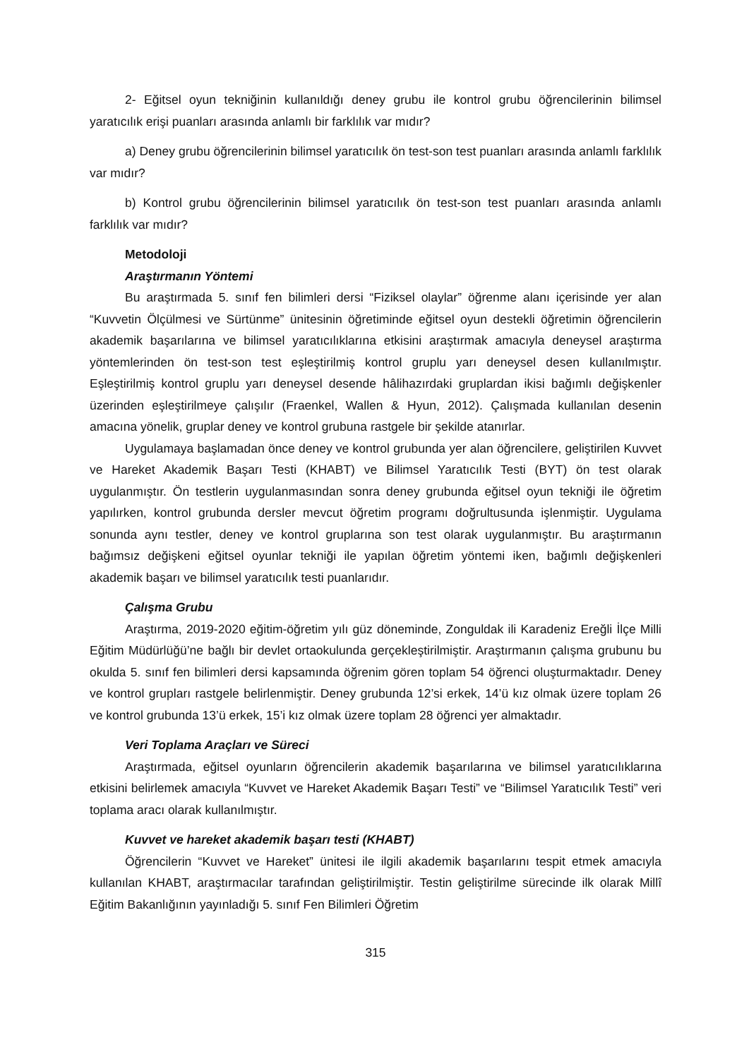2- Eğitsel oyun tekniğinin kullanıldığı deney grubu ile kontrol grubu öğrencilerinin bilimsel yaratıcılık erişi puanları arasında anlamlı bir farklılık var mıdır?
a) Deney grubu öğrencilerinin bilimsel yaratıcılık ön test-son test puanları arasında anlamlı farklılık var mıdır?
b) Kontrol grubu öğrencilerinin bilimsel yaratıcılık ön test-son test puanları arasında anlamlı farklılık var mıdır?
Metodoloji
Araştırmanın Yöntemi
Bu araştırmada 5. sınıf fen bilimleri dersi “Fiziksel olaylar” öğrenme alanı içerisinde yer alan “Kuvvetin Ölçülmesi ve Sürtünme” ünitesinin öğretiminde eğitsel oyun destekli öğretimin öğrencilerin akademik başarılarına ve bilimsel yaratıcılıklarına etkisini araştırmak amacıyla deneysel araştırma yöntemlerinden ön test-son test eşleştirilmiş kontrol gruplu yarı deneysel desen kullanılmıştır. Eşleştirilmiş kontrol gruplu yarı deneysel desende hâlihazırdaki gruplardan ikisi bağımlı değişkenler üzerinden eşleştirilmeye çalışılır (Fraenkel, Wallen & Hyun, 2012). Çalışmada kullanılan desenin amacına yönelik, gruplar deney ve kontrol grubuna rastgele bir şekilde atanırlar.
Uygulamaya başlamadan önce deney ve kontrol grubunda yer alan öğrencilere, geliştirilen Kuvvet ve Hareket Akademik Başarı Testi (KHABT) ve Bilimsel Yaratıcılık Testi (BYT) ön test olarak uygulanmıştır. Ön testlerin uygulanmasından sonra deney grubunda eğitsel oyun tekniği ile öğretim yapılırken, kontrol grubunda dersler mevcut öğretim programı doğrultusunda işlenmiştir. Uygulama sonunda aynı testler, deney ve kontrol gruplarına son test olarak uygulanmıştır. Bu araştırmanın bağımsız değişkeni eğitsel oyunlar tekniği ile yapılan öğretim yöntemi iken, bağımlı değişkenleri akademik başarı ve bilimsel yaratıcılık testi puanlarıdır.
Çalışma Grubu
Araştırma, 2019-2020 eğitim-öğretim yılı güz döneminde, Zonguldak ili Karadeniz Ereğli İlçe Milli Eğitim Müdürlüğü’ne bağlı bir devlet ortaokulunda gerçekleştirilmiştir. Araştırmanın çalışma grubunu bu okulda 5. sınıf fen bilimleri dersi kapsamında öğrenim gören toplam 54 öğrenci oluşturmaktadır. Deney ve kontrol grupları rastgele belirlenmiştir. Deney grubunda 12’si erkek, 14’ü kız olmak üzere toplam 26 ve kontrol grubunda 13’ü erkek, 15’i kız olmak üzere toplam 28 öğrenci yer almaktadır.
Veri Toplama Araçları ve Süreci
Araştırmada, eğitsel oyunların öğrencilerin akademik başarılarına ve bilimsel yaratıcılıklarına etkisini belirlemek amacıyla “Kuvvet ve Hareket Akademik Başarı Testi” ve “Bilimsel Yaratıcılık Testi” veri toplama aracı olarak kullanılmıştır.
Kuvvet ve hareket akademik başarı testi (KHABT)
Öğrencilerin “Kuvvet ve Hareket” ünitesi ile ilgili akademik başarılarını tespit etmek amacıyla kullanılan KHABT, araştırmacılar tarafından geliştirilmiştir. Testin geliştirilme sürecinde ilk olarak Millî Eğitim Bakanlığının yayınladığı 5. sınıf Fen Bilimleri Öğretim
315